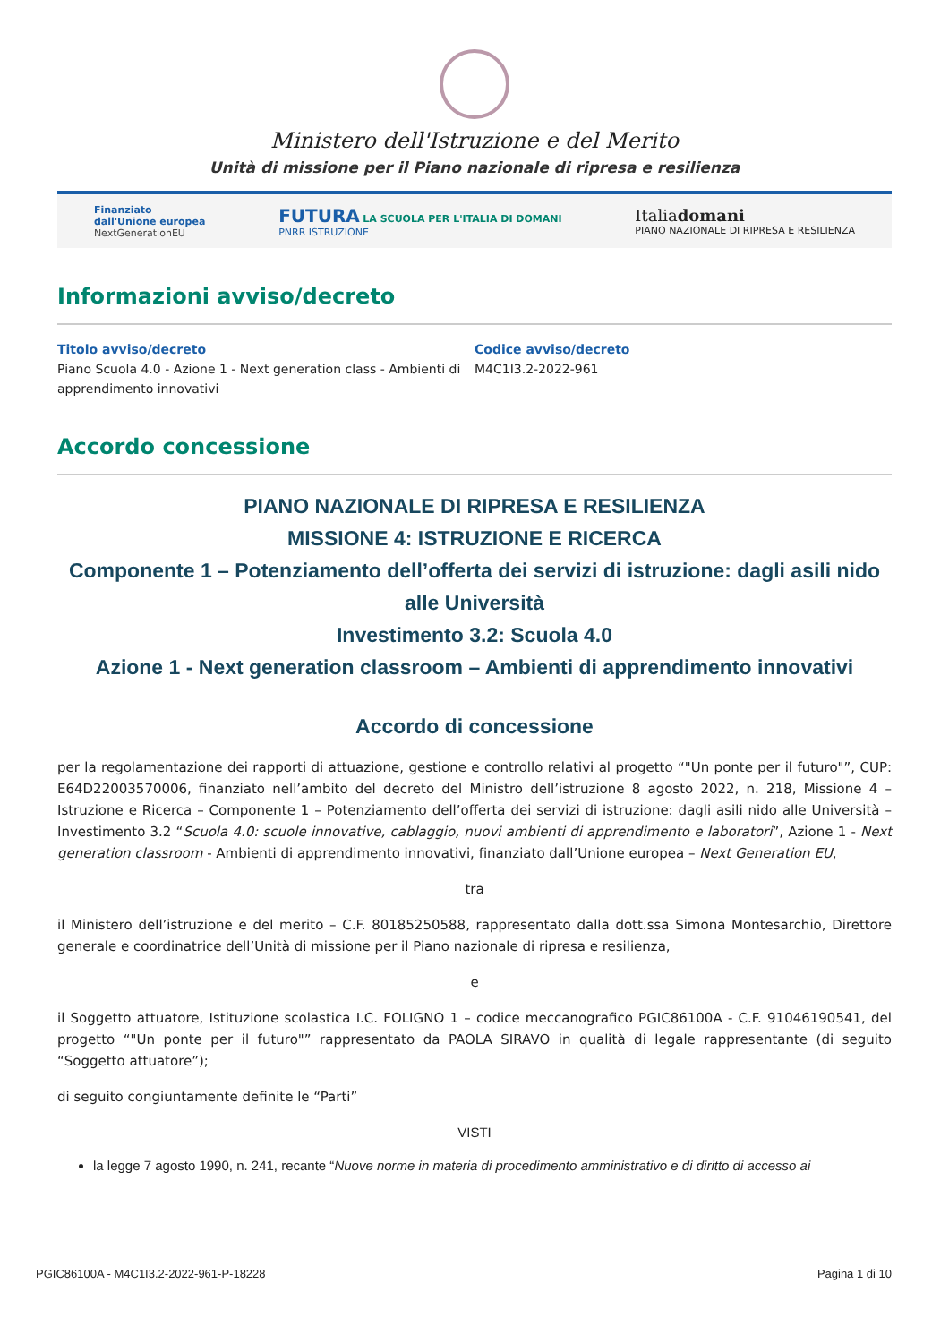Ministero dell'Istruzione e del Merito
Unità di missione per il Piano nazionale di ripresa e resilienza
Finanziato
dall'Unione europea
NextGenerationEU
FUTURA LA SCUOLA PER L'ITALIA DI DOMANI
PNRR ISTRUZIONE
Italiadomani
PIANO NAZIONALE DI RIPRESA E RESILIENZA
Informazioni avviso/decreto
Titolo avviso/decreto
Piano Scuola 4.0 - Azione 1 - Next generation class - Ambienti di apprendimento innovativi
Codice avviso/decreto
M4C1I3.2-2022-961
Accordo concessione
PIANO NAZIONALE DI RIPRESA E RESILIENZA
MISSIONE 4: ISTRUZIONE E RICERCA
Componente 1 – Potenziamento dell’offerta dei servizi di istruzione: dagli asili nido alle Università
Investimento 3.2: Scuola 4.0
Azione 1 - Next generation classroom – Ambienti di apprendimento innovativi
Accordo di concessione
per la regolamentazione dei rapporti di attuazione, gestione e controllo relativi al progetto “"Un ponte per il futuro"”, CUP: E64D22003570006, finanziato nell’ambito del decreto del Ministro dell’istruzione 8 agosto 2022, n. 218, Missione 4 – Istruzione e Ricerca – Componente 1 – Potenziamento dell’offerta dei servizi di istruzione: dagli asili nido alle Università – Investimento 3.2 “Scuola 4.0: scuole innovative, cablaggio, nuovi ambienti di apprendimento e laboratori”, Azione 1 - Next generation classroom - Ambienti di apprendimento innovativi, finanziato dall’Unione europea – Next Generation EU,
tra
il Ministero dell’istruzione e del merito – C.F. 80185250588, rappresentato dalla dott.ssa Simona Montesarchio, Direttore generale e coordinatrice dell’Unità di missione per il Piano nazionale di ripresa e resilienza,
e
il Soggetto attuatore, Istituzione scolastica I.C. FOLIGNO 1 – codice meccanografico PGIC86100A - C.F. 91046190541, del progetto “"Un ponte per il futuro"” rappresentato da PAOLA SIRAVO in qualità di legale rappresentante (di seguito “Soggetto attuatore”);
di seguito congiuntamente definite le “Parti”
VISTI
la legge 7 agosto 1990, n. 241, recante “Nuove norme in materia di procedimento amministrativo e di diritto di accesso ai
PGIC86100A - M4C1I3.2-2022-961-P-18228 Pagina 1 di 10